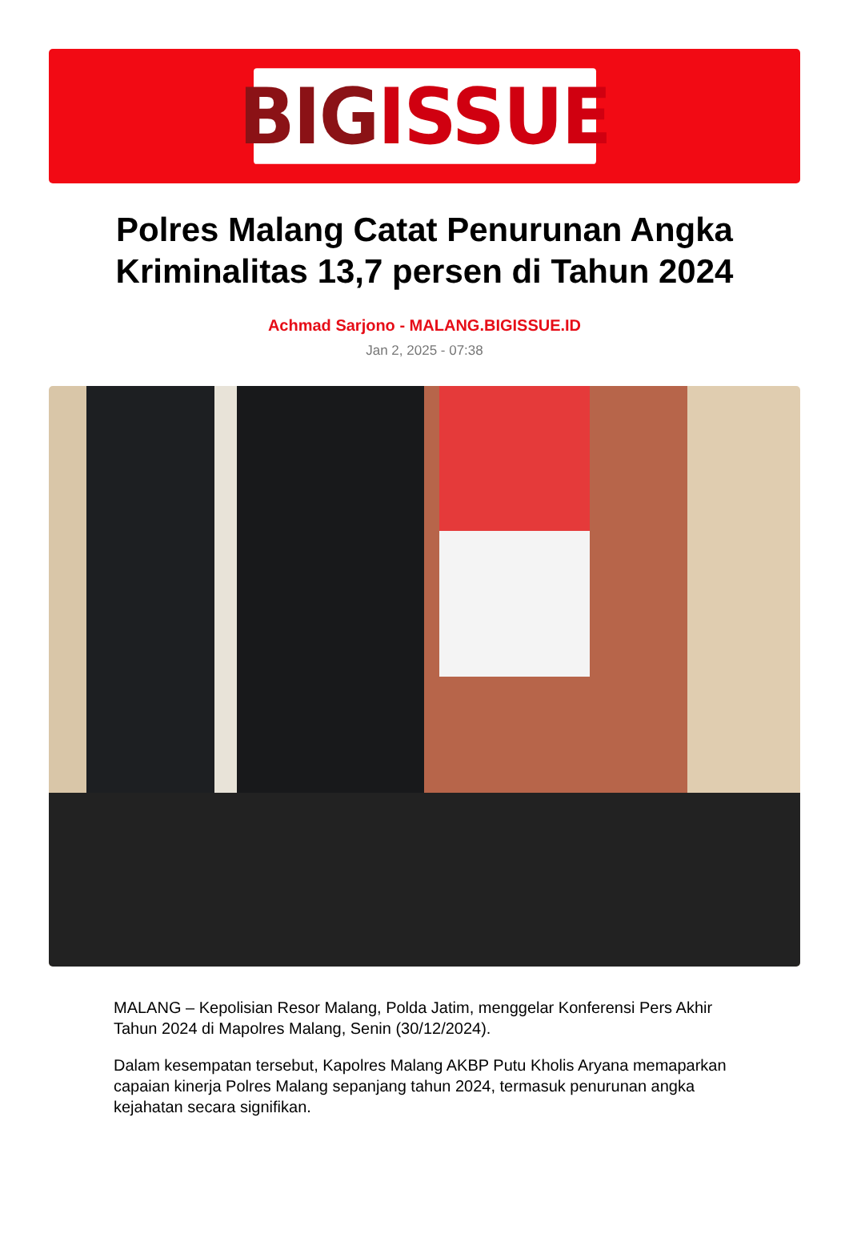BIG ISSUE
Polres Malang Catat Penurunan Angka Kriminalitas 13,7 persen di Tahun 2024
Achmad Sarjono - MALANG.BIGISSUE.ID
Jan 2, 2025 - 07:38
MALANG – Kepolisian Resor Malang, Polda Jatim, menggelar Konferensi Pers Akhir Tahun 2024 di Mapolres Malang, Senin (30/12/2024).
Dalam kesempatan tersebut, Kapolres Malang AKBP Putu Kholis Aryana memaparkan capaian kinerja Polres Malang sepanjang tahun 2024, termasuk penurunan angka kejahatan secara signifikan.